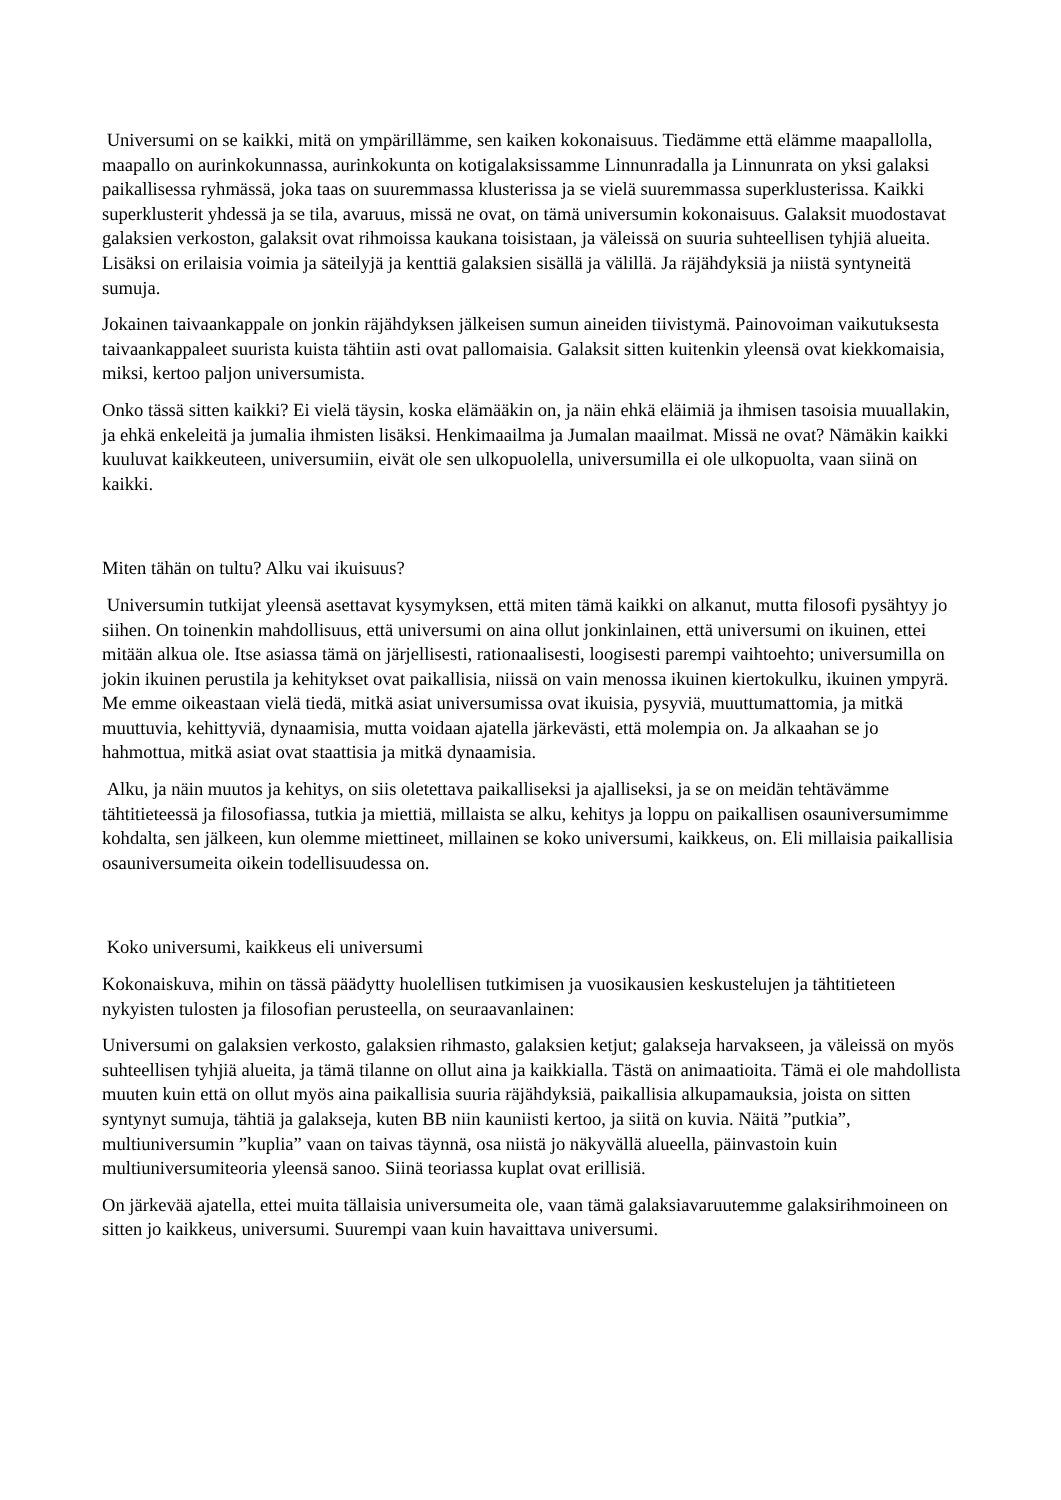Universumi on se kaikki, mitä on ympärillämme, sen kaiken kokonaisuus. Tiedämme että elämme maapallolla, maapallo on aurinkokunnassa, aurinkokunta on kotigalaksissamme Linnunradalla ja Linnunrata on yksi galaksi paikallisessa ryhmässä, joka taas on suuremmassa klusterissa ja se vielä suuremmassa superklusterissa. Kaikki superklusterit yhdessä ja se tila, avaruus, missä ne ovat, on tämä universumin kokonaisuus. Galaksit muodostavat galaksien verkoston, galaksit ovat rihmoissa kaukana toisistaan, ja väleissä on suuria suhteellisen tyhjiä alueita. Lisäksi on erilaisia voimia ja säteilyjä ja kenttiä galaksien sisällä ja välillä. Ja räjähdyksiä ja niistä syntyneitä sumuja.
Jokainen taivaankappale on jonkin räjähdyksen jälkeisen sumun aineiden tiivistymä. Painovoiman vaikutuksesta taivaankappaleet suurista kuista tähtiin asti ovat pallomaisia. Galaksit sitten kuitenkin yleensä ovat kiekkomaisia, miksi, kertoo paljon universumista.
Onko tässä sitten kaikki? Ei vielä täysin, koska elämääkin on, ja näin ehkä eläimiä ja ihmisen tasoisia muuallakin, ja ehkä enkeleitä ja jumalia ihmisten lisäksi. Henkimaailma ja Jumalan maailmat. Missä ne ovat? Nämäkin kaikki kuuluvat kaikkeuteen, universumiin, eivät ole sen ulkopuolella, universumilla ei ole ulkopuolta, vaan siinä on kaikki.
Miten tähän on tultu? Alku vai ikuisuus?
Universumin tutkijat yleensä asettavat kysymyksen, että miten tämä kaikki on alkanut, mutta filosofi pysähtyy jo siihen. On toinenkin mahdollisuus, että universumi on aina ollut jonkinlainen, että universumi on ikuinen, ettei mitään alkua ole. Itse asiassa tämä on järjellisesti, rationaalisesti, loogisesti parempi vaihtoehto; universumilla on jokin ikuinen perustila ja kehitykset ovat paikallisia, niissä on vain menossa ikuinen kiertokulku, ikuinen ympyrä. Me emme oikeastaan vielä tiedä, mitkä asiat universumissa ovat ikuisia, pysyviä, muuttumattomia, ja mitkä muuttuvia, kehittyviä, dynaamisia, mutta voidaan ajatella järkevästi, että molempia on. Ja alkaahan se jo hahmottua, mitkä asiat ovat staattisia ja mitkä dynaamisia.
Alku, ja näin muutos ja kehitys, on siis oletettava paikalliseksi ja ajalliseksi, ja se on meidän tehtävämme tähtitieteessä ja filosofiassa, tutkia ja miettiä, millaista se alku, kehitys ja loppu on paikallisen osauniversumimme kohdalta, sen jälkeen, kun olemme miettineet, millainen se koko universumi, kaikkeus, on. Eli millaisia paikallisia osauniversumeita oikein todellisuudessa on.
Koko universumi, kaikkeus eli universumi
Kokonaiskuva, mihin on tässä päädytty huolellisen tutkimisen ja vuosikausien keskustelujen ja tähtitieteen nykyisten tulosten ja filosofian perusteella, on seuraavanlainen:
Universumi on galaksien verkosto, galaksien rihmasto, galaksien ketjut; galakseja harvakseen, ja väleissä on myös suhteellisen tyhjiä alueita, ja tämä tilanne on ollut aina ja kaikkialla. Tästä on animaatioita. Tämä ei ole mahdollista muuten kuin että on ollut myös aina paikallisia suuria räjähdyksiä, paikallisia alkupamauksia, joista on sitten syntynyt sumuja, tähtiä ja galakseja, kuten BB niin kauniisti kertoo, ja siitä on kuvia. Näitä ”putkia”, multiuniversumin ”kuplia” vaan on taivas täynnä, osa niistä jo näkyvällä alueella, päinvastoin kuin multiuniversumiteoria yleensä sanoo. Siinä teoriassa kuplat ovat erillisiä.
On järkevää ajatella, ettei muita tällaisia universumeita ole, vaan tämä galaksiavaruutemme galaksirihmoineen on sitten jo kaikkeus, universumi. Suurempi vaan kuin havaittava universumi.